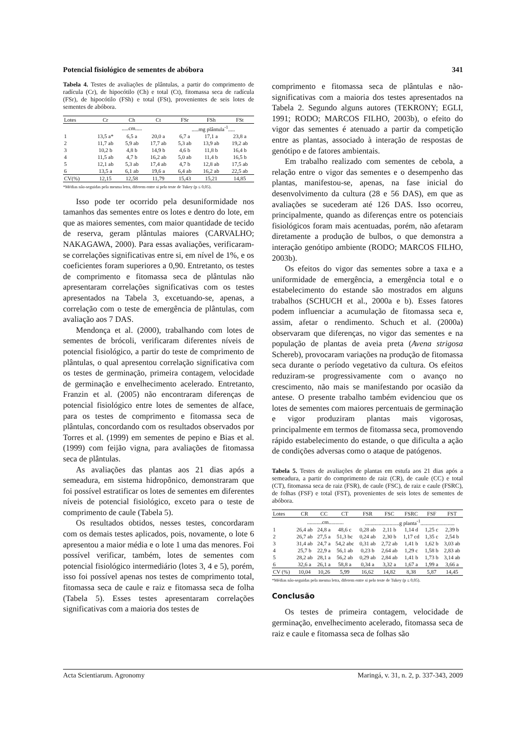Potencial fisiológico de sementes de abóbora 341
Tabela 4. Testes de avaliações de plântulas, a partir do comprimento de radícula (Cr), de hipocótilo (Ch) e total (Ct), fitomassa seca de radícula (FSr), de hipocótilo (FSh) e total (FSt), provenientes de seis lotes de sementes de abóbora.
| Lotes | Cr | Ch | Ct | FSr | FSh | FSt |
| --- | --- | --- | --- | --- | --- | --- |
| | .....cm..... | | | .....mg plântula<sup>-1</sup>..... | | |
| 1 | 13,5 a* | 6,5 a | 20,0 a | 6,7 a | 17,1 a | 23,8 a |
| 2 | 11,7 ab | 5,9 ab | 17,7 ab | 5,3 ab | 13,9 ab | 19,2 ab |
| 3 | 10,2 b | 4,8 b | 14,9 b | 4,6 b | 11,8 b | 16,4 b |
| 4 | 11,5 ab | 4,7 b | 16,2 ab | 5,0 ab | 11,4 b | 16,5 b |
| 5 | 12,1 ab | 5,3 ab | 17,4 ab | 4,7 b | 12,8 ab | 17,5 ab |
| 6 | 13,5 a | 6,1 ab | 19,6 a | 6,4 ab | 16,2 ab | 22,5 ab |
| CV(%) | 12,15 | 12,58 | 11,79 | 15,43 | 15,21 | 14,85 |
*Médias não-seguidas pela mesma letra, diferem entre si pelo teste de Tukey (p ≤ 0,05).
Isso pode ter ocorrido pela desuniformidade nos tamanhos das sementes entre os lotes e dentro do lote, em que as maiores sementes, com maior quantidade de tecido de reserva, geram plântulas maiores (CARVALHO; NAKAGAWA, 2000). Para essas avaliações, verificaram-se correlações significativas entre si, em nível de 1%, e os coeficientes foram superiores a 0,90. Entretanto, os testes de comprimento e fitomassa seca de plântulas não apresentaram correlações significativas com os testes apresentados na Tabela 3, excetuando-se, apenas, a correlação com o teste de emergência de plântulas, com avaliação aos 7 DAS.
Mendonça et al. (2000), trabalhando com lotes de sementes de brócoli, verificaram diferentes níveis de potencial fisiológico, a partir do teste de comprimento de plântulas, o qual apresentou correlação significativa com os testes de germinação, primeira contagem, velocidade de germinação e envelhecimento acelerado. Entretanto, Franzin et al. (2005) não encontraram diferenças de potencial fisiológico entre lotes de sementes de alface, para os testes de comprimento e fitomassa seca de plântulas, concordando com os resultados observados por Torres et al. (1999) em sementes de pepino e Bias et al. (1999) com feijão vigna, para avaliações de fitomassa seca de plântulas.
As avaliações das plantas aos 21 dias após a semeadura, em sistema hidropônico, demonstraram que foi possível estratificar os lotes de sementes em diferentes níveis de potencial fisiológico, exceto para o teste de comprimento de caule (Tabela 5).
Os resultados obtidos, nesses testes, concordaram com os demais testes aplicados, pois, novamente, o lote 6 apresentou a maior média e o lote 1 uma das menores. Foi possível verificar, também, lotes de sementes com potencial fisiológico intermediário (lotes 3, 4 e 5), porém, isso foi possível apenas nos testes de comprimento total, fitomassa seca de caule e raiz e fitomassa seca de folha (Tabela 5). Esses testes apresentaram correlações significativas com a maioria dos testes de
comprimento e fitomassa seca de plântulas e não-significativas com a maioria dos testes apresentados na Tabela 2. Segundo alguns autores (TEKRONY; EGLI, 1991; RODO; MARCOS FILHO, 2003b), o efeito do vigor das sementes é atenuado a partir da competição entre as plantas, associado à interação de respostas de genótipo e de fatores ambientais.
Em trabalho realizado com sementes de cebola, a relação entre o vigor das sementes e o desempenho das plantas, manifestou-se, apenas, na fase inicial do desenvolvimento da cultura (28 e 56 DAS), em que as avaliações se sucederam até 126 DAS. Isso ocorreu, principalmente, quando as diferenças entre os potenciais fisiológicos foram mais acentuadas, porém, não afetaram diretamente a produção de bulbos, o que demonstra a interação genótipo ambiente (RODO; MARCOS FILHO, 2003b).
Os efeitos do vigor das sementes sobre a taxa e a uniformidade de emergência, a emergência total e o estabelecimento do estande são mostrados em alguns trabalhos (SCHUCH et al., 2000a e b). Esses fatores podem influenciar a acumulação de fitomassa seca e, assim, afetar o rendimento. Schuch et al. (2000a) observaram que diferenças, no vigor das sementes e na população de plantas de aveia preta (Avena strigosa Schereb), provocaram variações na produção de fitomassa seca durante o período vegetativo da cultura. Os efeitos reduziram-se progressivamente com o avanço no crescimento, não mais se manifestando por ocasião da antese. O presente trabalho também evidenciou que os lotes de sementes com maiores percentuais de germinação e vigor produziram plantas mais vigorosas, principalmente em termos de fitomassa seca, promovendo rápido estabelecimento do estande, o que dificulta a ação de condições adversas como o ataque de patógenos.
Tabela 5. Testes de avaliações de plantas em estufa aos 21 dias após a semeadura, a partir do comprimento de raiz (CR), de caule (CC) e total (CT), fitomassa seca de raiz (FSR), de caule (FSC), de raiz e caule (FSRC), de folhas (FSF) e total (FST), provenientes de seis lotes de sementes de abóbora.
| Lotes | CR | CC | CT | FSR | FSC | FSRC | FSF | FST |
| --- | --- | --- | --- | --- | --- | --- | --- | --- |
| | ...........cm........... | | | .........................g planta<sup>-1</sup>......................... | | | | |
| 1 | 26,4 ab | 24,8 a | 48,6 c | 0,28 ab | 2,11 b | 1,14 d | 1,25 c | 2,39 b |
| 2 | 26,7 ab | 27,5 a | 51,3 bc | 0,24 ab | 2,30 b | 1,17 cd | 1,35 c | 2,54 b |
| 3 | 31,4 ab | 24,7 a | 54,2 abc | 0,31 ab | 2,72 ab | 1,41 b | 1,62 b | 3,03 ab |
| 4 | 25,7 b | 22,9 a | 56,1 ab | 0,23 b | 2,64 ab | 1,29 c | 1,58 b | 2,83 ab |
| 5 | 28,2 ab | 28,1 a | 56,2 ab | 0,29 ab | 2,84 ab | 1,41 b | 1,73 b | 3,14 ab |
| 6 | 32,6 a | 26,1 a | 58,8 a | 0,34 a | 3,32 a | 1,67 a | 1,99 a | 3,66 a |
| CV (%) | 10,04 | 10,26 | 5,99 | 16,62 | 14,82 | 8,38 | 5,87 | 14,45 |
*Médias não-seguidas pela mesma letra, diferem entre si pelo teste de Tukey (p ≤ 0,05).
Conclusão
Os testes de primeira contagem, velocidade de germinação, envelhecimento acelerado, fitomassa seca de raiz e caule e fitomassa seca de folhas são
Acta Scientiarum. Agronomy Maringá, v. 31, n. 2, p. 337-343, 2009